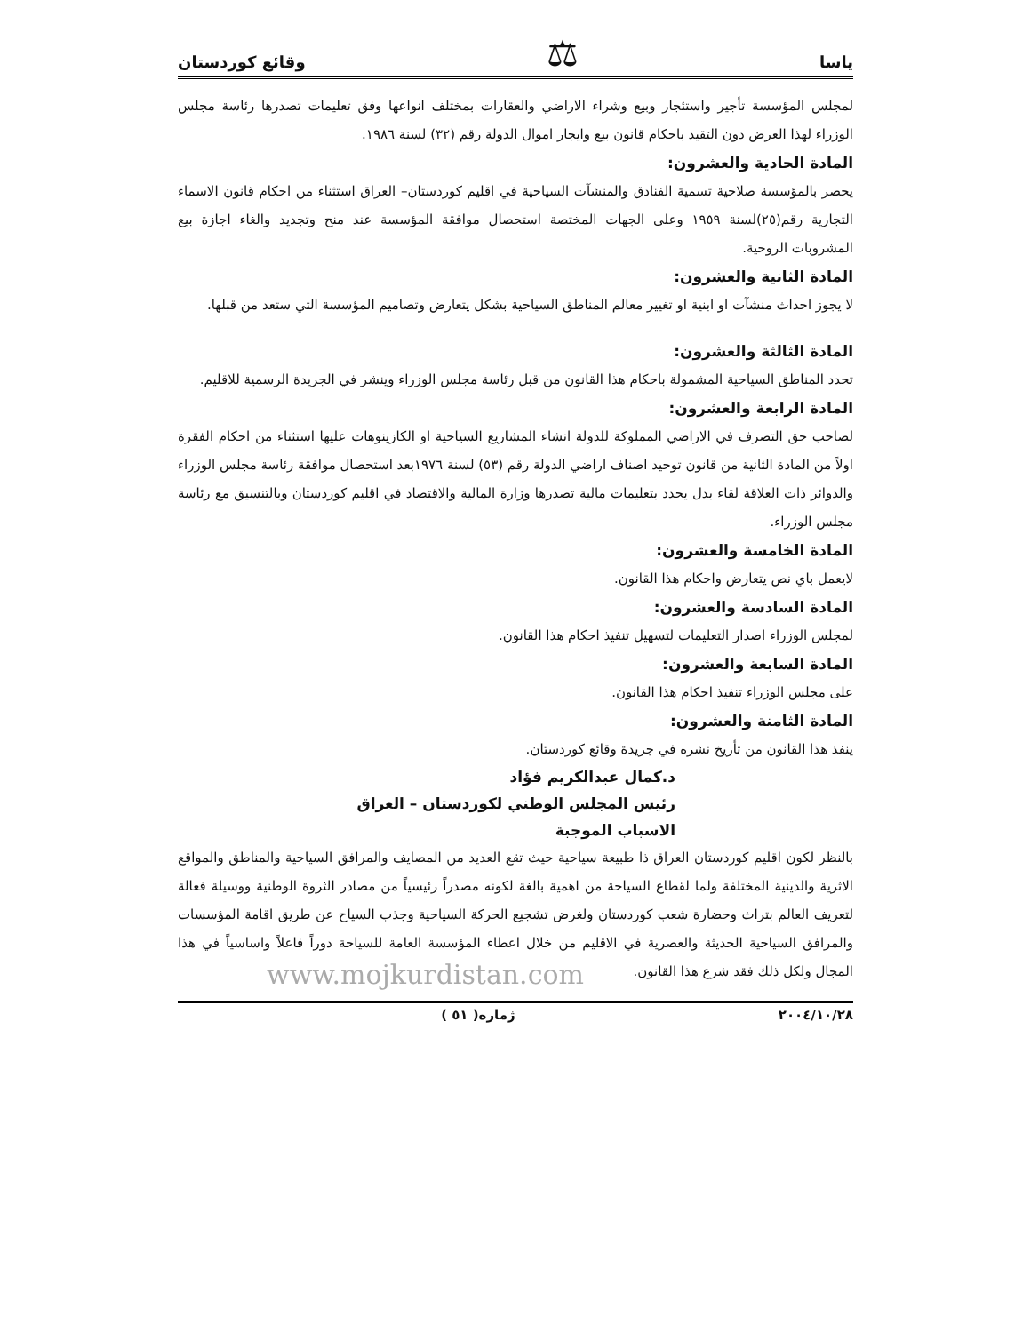ياسا ⚖ وقائع كوردستان
لمجلس المؤسسة تأجير واستئجار وبيع وشراء الاراضي والعقارات بمختلف انواعها وفق تعليمات تصدرها رئاسة مجلس الوزراء لهذا الغرض دون التقيد باحكام قانون بيع وايجار اموال الدولة رقم (٣٢) لسنة ١٩٨٦.
المادة الحادية والعشرون:
يحصر بالمؤسسة صلاحية تسمية الفنادق والمنشآت السياحية في اقليم كوردستان– العراق استثناء من احكام قانون الاسماء التجارية رقم(٢٥)لسنة ١٩٥٩ وعلى الجهات المختصة استحصال موافقة المؤسسة عند منح وتجديد والغاء اجازة بيع المشروبات الروحية.
المادة الثانية والعشرون:
لا يجوز احداث منشآت او ابنية او تغيير معالم المناطق السياحية بشكل يتعارض وتصاميم المؤسسة التي ستعد من قبلها.
المادة الثالثة والعشرون:
تحدد المناطق السياحية المشمولة باحكام هذا القانون من قبل رئاسة مجلس الوزراء وينشر في الجريدة الرسمية للاقليم.
المادة الرابعة والعشرون:
لصاحب حق التصرف في الاراضي المملوكة للدولة انشاء المشاريع السياحية او الكازينوهات عليها استثناء من احكام الفقرة اولاً من المادة الثانية من قانون توحيد اصناف اراضي الدولة رقم (٥٣) لسنة ١٩٧٦بعد استحصال موافقة رئاسة مجلس الوزراء والدوائر ذات العلاقة لقاء بدل يحدد بتعليمات مالية تصدرها وزارة المالية والاقتصاد في اقليم كوردستان وبالتنسيق مع رئاسة مجلس الوزراء.
المادة الخامسة والعشرون:
لايعمل باي نص يتعارض واحكام هذا القانون.
المادة السادسة والعشرون:
لمجلس الوزراء اصدار التعليمات لتسهيل تنفيذ احكام هذا القانون.
المادة السابعة والعشرون:
على مجلس الوزراء تنفيذ احكام هذا القانون.
المادة الثامنة والعشرون:
ينفذ هذا القانون من تأريخ نشره في جريدة وقائع كوردستان.
د.كمال عبدالكريم فؤاد
رئيس المجلس الوطني لكوردستان – العراق
الاسباب الموجبة
بالنظر لكون اقليم كوردستان العراق ذا طبيعة سياحية حيث تقع العديد من المصايف والمرافق السياحية والمناطق والمواقع الاثرية والدينية المختلفة ولما لقطاع السياحة من اهمية بالغة لكونه مصدراً رئيسياً من مصادر الثروة الوطنية ووسيلة فعالة لتعريف العالم بتراث وحضارة شعب كوردستان ولغرض تشجيع الحركة السياحية وجذب السياح عن طريق اقامة المؤسسات والمرافق السياحية الحديثة والعصرية في الاقليم من خلال اعطاء المؤسسة العامة للسياحة دوراً فاعلاً واساسياً في هذا المجال ولكل ذلك فقد شرع هذا القانون.
www.mojkurdistan.com
٢٠٠٤/١٠/٢٨ ژماره( ٥١ )